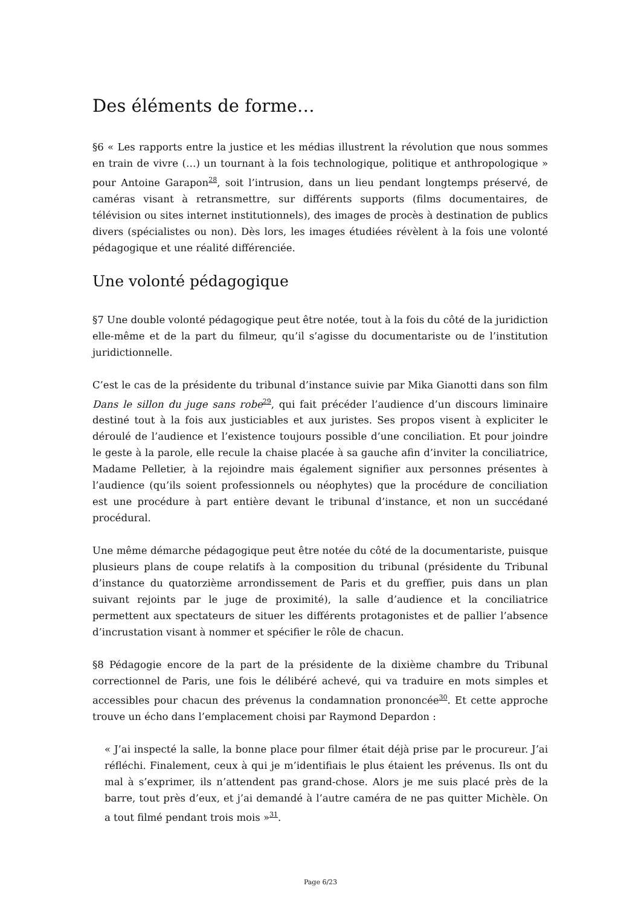Des éléments de forme…
§6 « Les rapports entre la justice et les médias illustrent la révolution que nous sommes en train de vivre (…) un tournant à la fois technologique, politique et anthropologique » pour Antoine Garapon<sup>28</sup>, soit l’intrusion, dans un lieu pendant longtemps préservé, de caméras visant à retransmettre, sur différents supports (films documentaires, de télévision ou sites internet institutionnels), des images de procès à destination de publics divers (spécialistes ou non). Dès lors, les images étudiées révèlent à la fois une volonté pédagogique et une réalité différenciée.
Une volonté pédagogique
§7 Une double volonté pédagogique peut être notée, tout à la fois du côté de la juridiction elle-même et de la part du filmeur, qu’il s’agisse du documentariste ou de l’institution juridictionnelle.
C’est le cas de la présidente du tribunal d’instance suivie par Mika Gianotti dans son film Dans le sillon du juge sans robe<sup>29</sup>, qui fait précéder l’audience d’un discours liminaire destiné tout à la fois aux justiciables et aux juristes. Ses propos visent à expliciter le déroulé de l’audience et l’existence toujours possible d’une conciliation. Et pour joindre le geste à la parole, elle recule la chaise placée à sa gauche afin d’inviter la conciliatrice, Madame Pelletier, à la rejoindre mais également signifier aux personnes présentes à l’audience (qu’ils soient professionnels ou néophytes) que la procédure de conciliation est une procédure à part entière devant le tribunal d’instance, et non un succédané procédural.
Une même démarche pédagogique peut être notée du côté de la documentariste, puisque plusieurs plans de coupe relatifs à la composition du tribunal (présidente du Tribunal d’instance du quatorzième arrondissement de Paris et du greffier, puis dans un plan suivant rejoints par le juge de proximité), la salle d’audience et la conciliatrice permettent aux spectateurs de situer les différents protagonistes et de pallier l’absence d’incrustation visant à nommer et spécifier le rôle de chacun.
§8 Pédagogie encore de la part de la présidente de la dixième chambre du Tribunal correctionnel de Paris, une fois le délibéré achevé, qui va traduire en mots simples et accessibles pour chacun des prévenus la condamnation prononcée<sup>30</sup>. Et cette approche trouve un écho dans l’emplacement choisi par Raymond Depardon :
« J’ai inspecté la salle, la bonne place pour filmer était déjà prise par le procureur. J’ai réfléchi. Finalement, ceux à qui je m’identifiais le plus étaient les prévenus. Ils ont du mal à s’exprimer, ils n’attendent pas grand-chose. Alors je me suis placé près de la barre, tout près d’eux, et j’ai demandé à l’autre caméra de ne pas quitter Michèle. On a tout filmé pendant trois mois »<sup>31</sup>.
Page 6/23